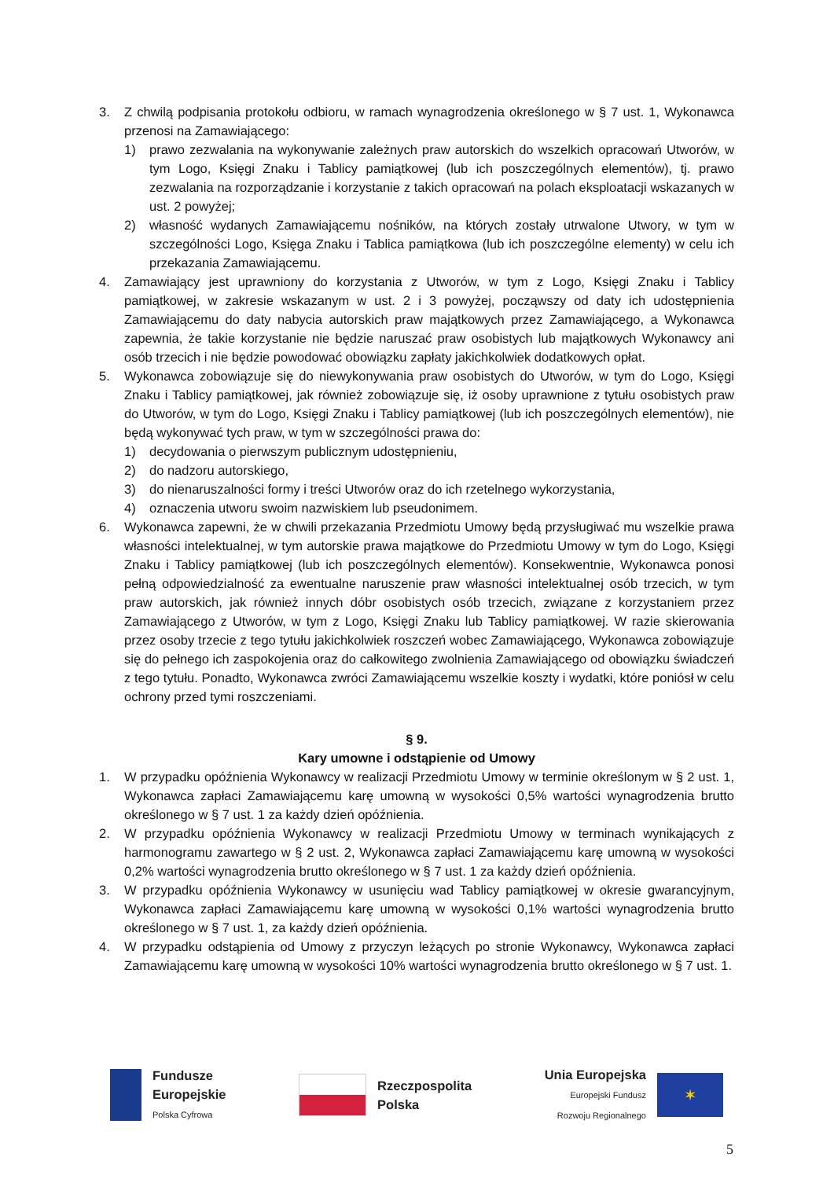3. Z chwilą podpisania protokołu odbioru, w ramach wynagrodzenia określonego w § 7 ust. 1, Wykonawca przenosi na Zamawiającego:
1) prawo zezwalania na wykonywanie zależnych praw autorskich do wszelkich opracowań Utworów, w tym Logo, Księgi Znaku i Tablicy pamiątkowej (lub ich poszczególnych elementów), tj. prawo zezwalania na rozporządzanie i korzystanie z takich opracowań na polach eksploatacji wskazanych w ust. 2 powyżej;
2) własność wydanych Zamawiającemu nośników, na których zostały utrwalone Utwory, w tym w szczególności Logo, Księga Znaku i Tablica pamiątkowa (lub ich poszczególne elementy) w celu ich przekazania Zamawiającemu.
4. Zamawiający jest uprawniony do korzystania z Utworów, w tym z Logo, Księgi Znaku i Tablicy pamiątkowej, w zakresie wskazanym w ust. 2 i 3 powyżej, począwszy od daty ich udostępnienia Zamawiającemu do daty nabycia autorskich praw majątkowych przez Zamawiającego, a Wykonawca zapewnia, że takie korzystanie nie będzie naruszać praw osobistych lub majątkowych Wykonawcy ani osób trzecich i nie będzie powodować obowiązku zapłaty jakichkolwiek dodatkowych opłat.
5. Wykonawca zobowiązuje się do niewykonywania praw osobistych do Utworów, w tym do Logo, Księgi Znaku i Tablicy pamiątkowej, jak również zobowiązuje się, iż osoby uprawnione z tytułu osobistych praw do Utworów, w tym do Logo, Księgi Znaku i Tablicy pamiątkowej (lub ich poszczególnych elementów), nie będą wykonywać tych praw, w tym w szczególności prawa do:
1) decydowania o pierwszym publicznym udostępnieniu,
2) do nadzoru autorskiego,
3) do nienaruszalności formy i treści Utworów oraz do ich rzetelnego wykorzystania,
4) oznaczenia utworu swoim nazwiskiem lub pseudonimem.
6. Wykonawca zapewni, że w chwili przekazania Przedmiotu Umowy będą przysługiwać mu wszelkie prawa własności intelektualnej, w tym autorskie prawa majątkowe do Przedmiotu Umowy w tym do Logo, Księgi Znaku i Tablicy pamiątkowej (lub ich poszczególnych elementów). Konsekwentnie, Wykonawca ponosi pełną odpowiedzialność za ewentualne naruszenie praw własności intelektualnej osób trzecich, w tym praw autorskich, jak również innych dóbr osobistych osób trzecich, związane z korzystaniem przez Zamawiającego z Utworów, w tym z Logo, Księgi Znaku lub Tablicy pamiątkowej. W razie skierowania przez osoby trzecie z tego tytułu jakichkolwiek roszczeń wobec Zamawiającego, Wykonawca zobowiązuje się do pełnego ich zaspokojenia oraz do całkowitego zwolnienia Zamawiającego od obowiązku świadczeń z tego tytułu. Ponadto, Wykonawca zwróci Zamawiającemu wszelkie koszty i wydatki, które poniósł w celu ochrony przed tymi roszczeniami.
§ 9.
Kary umowne i odstąpienie od Umowy
1. W przypadku opóźnienia Wykonawcy w realizacji Przedmiotu Umowy w terminie określonym w § 2 ust. 1, Wykonawca zapłaci Zamawiającemu karę umowną w wysokości 0,5% wartości wynagrodzenia brutto określonego w § 7 ust. 1 za każdy dzień opóźnienia.
2. W przypadku opóźnienia Wykonawcy w realizacji Przedmiotu Umowy w terminach wynikających z harmonogramu zawartego w § 2 ust. 2, Wykonawca zapłaci Zamawiającemu karę umowną w wysokości 0,2% wartości wynagrodzenia brutto określonego w § 7 ust. 1 za każdy dzień opóźnienia.
3. W przypadku opóźnienia Wykonawcy w usunięciu wad Tablicy pamiątkowej w okresie gwarancyjnym, Wykonawca zapłaci Zamawiającemu karę umowną w wysokości 0,1% wartości wynagrodzenia brutto określonego w § 7 ust. 1, za każdy dzień opóźnienia.
4. W przypadku odstąpienia od Umowy z przyczyn leżących po stronie Wykonawcy, Wykonawca zapłaci Zamawiającemu karę umowną w wysokości 10% wartości wynagrodzenia brutto określonego w § 7 ust. 1.
Fundusze
Europejskie
Polska Cyfrowa
Rzeczpospolita
Polska
Unia Europejska
Europejski Fundusz
Rozwoju Regionalnego
✶
5